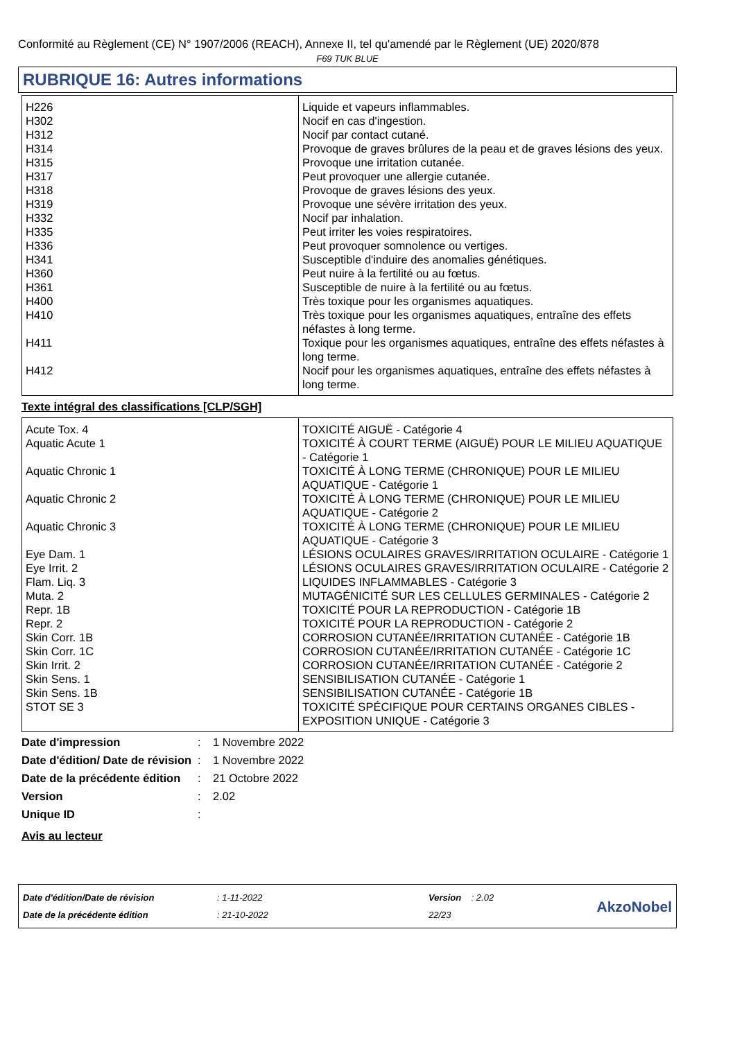Conformité au Règlement (CE) N° 1907/2006 (REACH), Annexe II, tel qu'amendé par le Règlement (UE) 2020/878
F69 TUK BLUE
RUBRIQUE 16: Autres informations
| H226 | Liquide et vapeurs inflammables. |
| H302 | Nocif en cas d'ingestion. |
| H312 | Nocif par contact cutané. |
| H314 | Provoque de graves brûlures de la peau et de graves lésions des yeux. |
| H315 | Provoque une irritation cutanée. |
| H317 | Peut provoquer une allergie cutanée. |
| H318 | Provoque de graves lésions des yeux. |
| H319 | Provoque une sévère irritation des yeux. |
| H332 | Nocif par inhalation. |
| H335 | Peut irriter les voies respiratoires. |
| H336 | Peut provoquer somnolence ou vertiges. |
| H341 | Susceptible d'induire des anomalies génétiques. |
| H360 | Peut nuire à la fertilité ou au fœtus. |
| H361 | Susceptible de nuire à la fertilité ou au fœtus. |
| H400 | Très toxique pour les organismes aquatiques. |
| H410 | Très toxique pour les organismes aquatiques, entraîne des effets néfastes à long terme. |
| H411 | Toxique pour les organismes aquatiques, entraîne des effets néfastes à long terme. |
| H412 | Nocif pour les organismes aquatiques, entraîne des effets néfastes à long terme. |
Texte intégral des classifications [CLP/SGH]
| Acute Tox. 4 | TOXICITÉ AIGUË - Catégorie 4 |
| Aquatic Acute 1 | TOXICITÉ À COURT TERME (AIGUË) POUR LE MILIEU AQUATIQUE - Catégorie 1 |
| Aquatic Chronic 1 | TOXICITÉ À LONG TERME (CHRONIQUE) POUR LE MILIEU AQUATIQUE - Catégorie 1 |
| Aquatic Chronic 2 | TOXICITÉ À LONG TERME (CHRONIQUE) POUR LE MILIEU AQUATIQUE - Catégorie 2 |
| Aquatic Chronic 3 | TOXICITÉ À LONG TERME (CHRONIQUE) POUR LE MILIEU AQUATIQUE - Catégorie 3 |
| Eye Dam. 1 | LÉSIONS OCULAIRES GRAVES/IRRITATION OCULAIRE - Catégorie 1 |
| Eye Irrit. 2 | LÉSIONS OCULAIRES GRAVES/IRRITATION OCULAIRE - Catégorie 2 |
| Flam. Liq. 3 | LIQUIDES INFLAMMABLES - Catégorie 3 |
| Muta. 2 | MUTAGÉNICITÉ SUR LES CELLULES GERMINALES - Catégorie 2 |
| Repr. 1B | TOXICITÉ POUR LA REPRODUCTION - Catégorie 1B |
| Repr. 2 | TOXICITÉ POUR LA REPRODUCTION - Catégorie 2 |
| Skin Corr. 1B | CORROSION CUTANÉE/IRRITATION CUTANÉE - Catégorie 1B |
| Skin Corr. 1C | CORROSION CUTANÉE/IRRITATION CUTANÉE - Catégorie 1C |
| Skin Irrit. 2 | CORROSION CUTANÉE/IRRITATION CUTANÉE - Catégorie 2 |
| Skin Sens. 1 | SENSIBILISATION CUTANÉE - Catégorie 1 |
| Skin Sens. 1B | SENSIBILISATION CUTANÉE - Catégorie 1B |
| STOT SE 3 | TOXICITÉ SPÉCIFIQUE POUR CERTAINS ORGANES CIBLES - EXPOSITION UNIQUE - Catégorie 3 |
| Date d'impression | : | 1 Novembre 2022 |
| Date d'édition/ Date de révision | : | 1 Novembre 2022 |
| Date de la précédente édition | : | 21 Octobre 2022 |
| Version | : | 2.02 |
| Unique ID | : | |
Avis au lecteur
Date d'édition/Date de révision
Date de la précédente édition
: 1-11-2022
: 21-10-2022
Version : 2.02
22/23
AkzoNobel